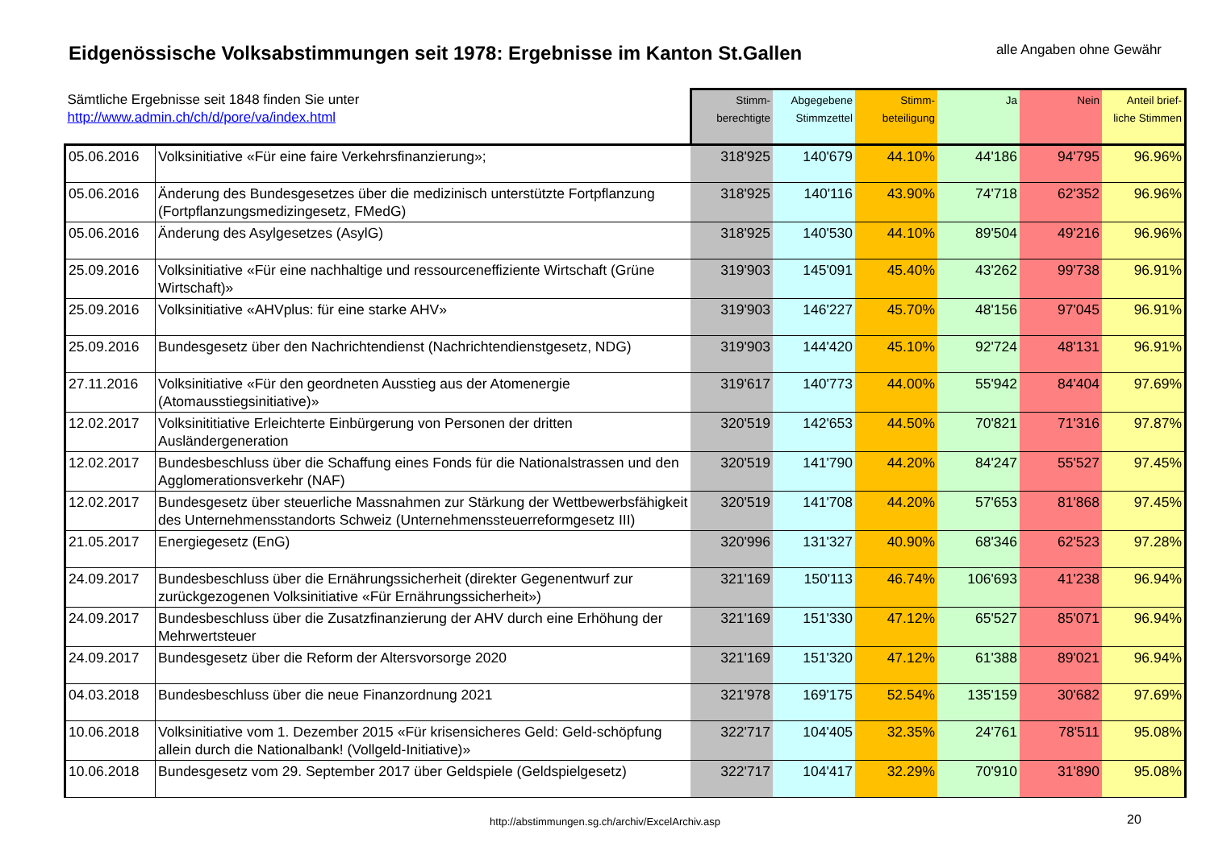Eidgenössische Volksabstimmungen seit 1978: Ergebnisse im Kanton St.Gallen
alle Angaben ohne Gewähr
| Sämtliche Ergebnisse seit 1848 finden Sie unter http://www.admin.ch/ch/d/pore/va/index.html | | Stimm- berechtigte | Abgegebene Stimmzettel | Stimm- beteiligung | Ja | Nein | Anteil brief- liche Stimmen |
| --- | --- | --- | --- | --- | --- | --- | --- |
| 05.06.2016 | Volksinitiative «Für eine faire Verkehrsfinanzierung»; | 318'925 | 140'679 | 44.10% | 44'186 | 94'795 | 96.96% |
| 05.06.2016 | Änderung des Bundesgesetzes über die medizinisch unterstützte Fortpflanzung (Fortpflanzungsmedizingesetz, FMedG) | 318'925 | 140'116 | 43.90% | 74'718 | 62'352 | 96.96% |
| 05.06.2016 | Änderung des Asylgesetzes (AsylG) | 318'925 | 140'530 | 44.10% | 89'504 | 49'216 | 96.96% |
| 25.09.2016 | Volksinitiative «Für eine nachhaltige und ressourceneffiziente Wirtschaft (Grüne Wirtschaft)» | 319'903 | 145'091 | 45.40% | 43'262 | 99'738 | 96.91% |
| 25.09.2016 | Volksinitiative «AHVplus: für eine starke AHV» | 319'903 | 146'227 | 45.70% | 48'156 | 97'045 | 96.91% |
| 25.09.2016 | Bundesgesetz über den Nachrichtendienst (Nachrichtendienstgesetz, NDG) | 319'903 | 144'420 | 45.10% | 92'724 | 48'131 | 96.91% |
| 27.11.2016 | Volksinitiative «Für den geordneten Ausstieg aus der Atomenergie (Atomausstiegsinitiative)» | 319'617 | 140'773 | 44.00% | 55'942 | 84'404 | 97.69% |
| 12.02.2017 | Volksinititiative Erleichterte Einbürgerung von Personen der dritten Ausländergeneration | 320'519 | 142'653 | 44.50% | 70'821 | 71'316 | 97.87% |
| 12.02.2017 | Bundesbeschluss über die Schaffung eines Fonds für die Nationalstrassen und den Agglomerationsverkehr (NAF) | 320'519 | 141'790 | 44.20% | 84'247 | 55'527 | 97.45% |
| 12.02.2017 | Bundesgesetz über steuerliche Massnahmen zur Stärkung der Wettbewerbsfähigkeit des Unternehmensstandorts Schweiz (Unternehmenssteuerreformgesetz III) | 320'519 | 141'708 | 44.20% | 57'653 | 81'868 | 97.45% |
| 21.05.2017 | Energiegesetz (EnG) | 320'996 | 131'327 | 40.90% | 68'346 | 62'523 | 97.28% |
| 24.09.2017 | Bundesbeschluss über die Ernährungssicherheit (direkter Gegenentwurf zur zurückgezogenen Volksinitiative «Für Ernährungssicherheit») | 321'169 | 150'113 | 46.74% | 106'693 | 41'238 | 96.94% |
| 24.09.2017 | Bundesbeschluss über die Zusatzfinanzierung der AHV durch eine Erhöhung der Mehrwertsteuer | 321'169 | 151'330 | 47.12% | 65'527 | 85'071 | 96.94% |
| 24.09.2017 | Bundesgesetz über die Reform der Altersvorsorge 2020 | 321'169 | 151'320 | 47.12% | 61'388 | 89'021 | 96.94% |
| 04.03.2018 | Bundesbeschluss über die neue Finanzordnung 2021 | 321'978 | 169'175 | 52.54% | 135'159 | 30'682 | 97.69% |
| 10.06.2018 | Volksinitiative vom 1. Dezember 2015 «Für krisensicheres Geld: Geld-schöpfung allein durch die Nationalbank! (Vollgeld-Initiative)» | 322'717 | 104'405 | 32.35% | 24'761 | 78'511 | 95.08% |
| 10.06.2018 | Bundesgesetz vom 29. September 2017 über Geldspiele (Geldspielgesetz) | 322'717 | 104'417 | 32.29% | 70'910 | 31'890 | 95.08% |
http://abstimmungen.sg.ch/archiv/ExcelArchiv.asp 20